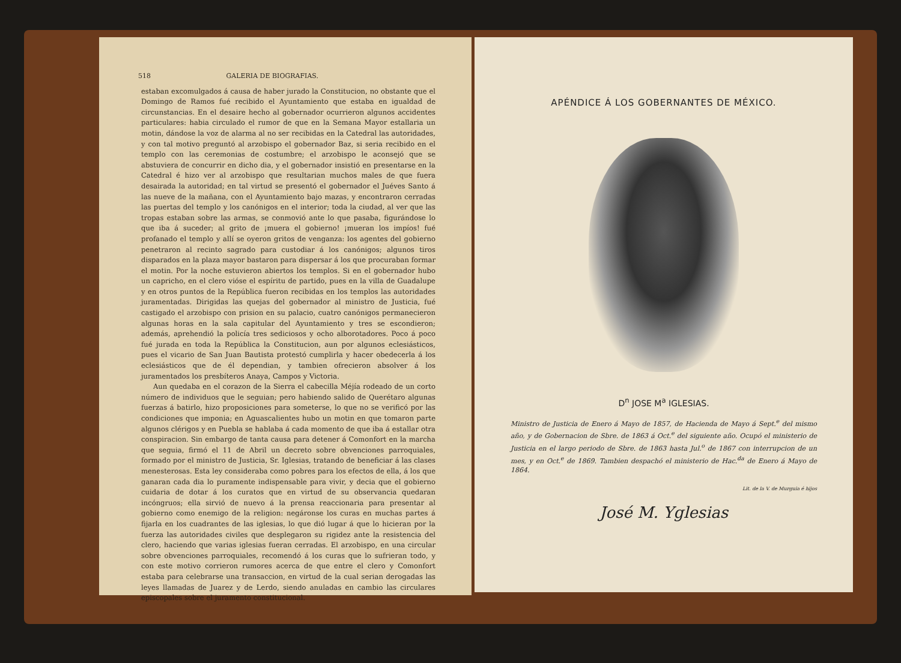518 GALERIA DE BIOGRAFIAS.
estaban excomulgados á causa de haber jurado la Constitucion, no obstante que el Domingo de Ramos fué recibido el Ayuntamiento que estaba en igualdad de circunstancias. En el desaire hecho al gobernador ocurrieron algunos accidentes particulares: habia circulado el rumor de que en la Semana Mayor estallaria un motin, dándose la voz de alarma al no ser recibidas en la Catedral las autoridades, y con tal motivo preguntó al arzobispo el gobernador Baz, si seria recibido en el templo con las ceremonias de costumbre; el arzobispo le aconsejó que se abstuviera de concurrir en dicho dia, y el gobernador insistió en presentarse en la Catedral é hizo ver al arzobispo que resultarian muchos males de que fuera desairada la autoridad; en tal virtud se presentó el gobernador el Juéves Santo á las nueve de la mañana, con el Ayuntamiento bajo mazas, y encontraron cerradas las puertas del templo y los canónigos en el interior; toda la ciudad, al ver que las tropas estaban sobre las armas, se conmovió ante lo que pasaba, figurándose lo que iba á suceder; al grito de ¡muera el gobierno! ¡mueran los impíos! fué profanado el templo y allí se oyeron gritos de venganza: los agentes del gobierno penetraron al recinto sagrado para custodiar á los canónigos; algunos tiros disparados en la plaza mayor bastaron para dispersar á los que procuraban formar el motin. Por la noche estuvieron abiertos los templos. Si en el gobernador hubo un capricho, en el clero vióse el espíritu de partido, pues en la villa de Guadalupe y en otros puntos de la República fueron recibidas en los templos las autoridades juramentadas. Dirigidas las quejas del gobernador al ministro de Justicia, fué castigado el arzobispo con prision en su palacio, cuatro canónigos permanecieron algunas horas en la sala capitular del Ayuntamiento y tres se escondieron; además, aprehendió la policía tres sediciosos y ocho alborotadores. Poco á poco fué jurada en toda la República la Constitucion, aun por algunos eclesiásticos, pues el vicario de San Juan Bautista protestó cumplirla y hacer obedecerla á los eclesiásticos que de él dependian, y tambien ofrecieron absolver á los juramentados los presbíteros Anaya, Campos y Victoria.
Aun quedaba en el corazon de la Sierra el cabecilla Méjía rodeado de un corto número de individuos que le seguian; pero habiendo salido de Querétaro algunas fuerzas á batirlo, hizo proposiciones para someterse, lo que no se verificó por las condiciones que imponia; en Aguascalientes hubo un motin en que tomaron parte algunos clérigos y en Puebla se hablaba á cada momento de que iba á estallar otra conspiracion. Sin embargo de tanta causa para detener á Comonfort en la marcha que seguia, firmó el 11 de Abril un decreto sobre obvenciones parroquiales, formado por el ministro de Justicia, Sr. Iglesias, tratando de beneficiar á las clases menesterosas. Esta ley consideraba como pobres para los efectos de ella, á los que ganaran cada dia lo puramente indispensable para vivir, y decia que el gobierno cuidaria de dotar á los curatos que en virtud de su observancia quedaran incóngruos; ella sirvió de nuevo á la prensa reaccionaria para presentar al gobierno como enemigo de la religion: negáronse los curas en muchas partes á fijarla en los cuadrantes de las iglesias, lo que dió lugar á que lo hicieran por la fuerza las autoridades civiles que desplegaron su rigidez ante la resistencia del clero, haciendo que varias iglesias fueran cerradas. El arzobispo, en una circular sobre obvenciones parroquiales, recomendó á los curas que lo sufrieran todo, y con este motivo corrieron rumores acerca de que entre el clero y Comonfort estaba para celebrarse una transaccion, en virtud de la cual serian derogadas las leyes llamadas de Juarez y de Lerdo, siendo anuladas en cambio las circulares episcopales sobre el juramento constitucional.
APÉNDICE Á LOS GOBERNANTES DE MÉXICO.
D<sup>n</sup> JOSE M<sup>a</sup> IGLESIAS.
Ministro de Justicia de Enero á Mayo de 1857, de Hacienda de Mayo á Sept.<sup>e</sup> del mismo año, y de Gobernacion de Sbre. de 1863 á Oct.<sup>e</sup> del siguiente año. Ocupó el ministerio de Justicia en el largo periodo de Sbre. de 1863 hasta Jul.<sup>o</sup> de 1867 con interrupcion de un mes, y en Oct.<sup>e</sup> de 1869. Tambien despachó el ministerio de Hac.<sup>da</sup> de Enero á Mayo de 1864.
Lit. de la V. de Murguia é hijos
José M. Yglesias